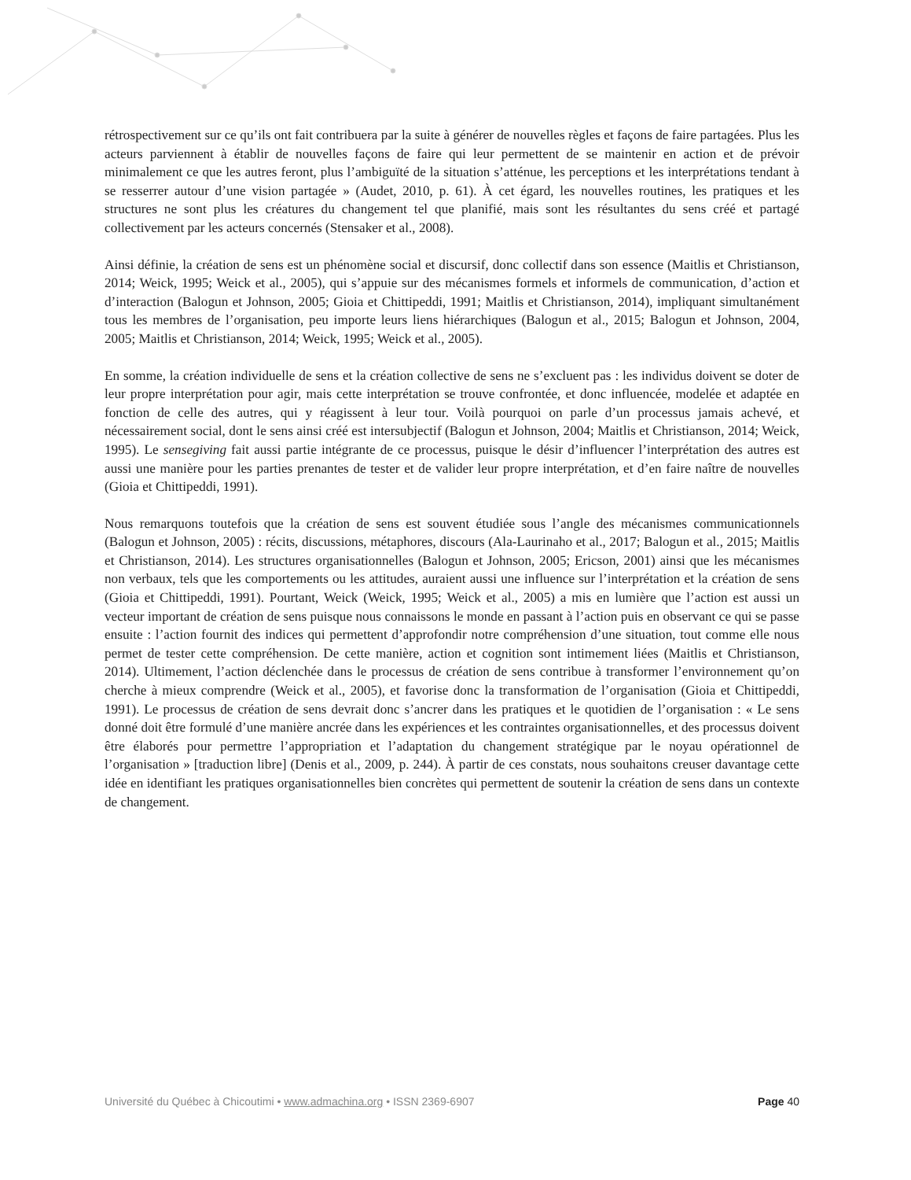rétrospectivement sur ce qu’ils ont fait contribuera par la suite à générer de nouvelles règles et façons de faire partagées. Plus les acteurs parviennent à établir de nouvelles façons de faire qui leur permettent de se maintenir en action et de prévoir minimalement ce que les autres feront, plus l’ambiguïté de la situation s’atténue, les perceptions et les interprétations tendant à se resserrer autour d’une vision partagée » (Audet, 2010, p. 61). À cet égard, les nouvelles routines, les pratiques et les structures ne sont plus les créatures du changement tel que planifié, mais sont les résultantes du sens créé et partagé collectivement par les acteurs concernés (Stensaker et al., 2008).
Ainsi définie, la création de sens est un phénomène social et discursif, donc collectif dans son essence (Maitlis et Christianson, 2014; Weick, 1995; Weick et al., 2005), qui s’appuie sur des mécanismes formels et informels de communication, d’action et d’interaction (Balogun et Johnson, 2005; Gioia et Chittipeddi, 1991; Maitlis et Christianson, 2014), impliquant simultanément tous les membres de l’organisation, peu importe leurs liens hiérarchiques (Balogun et al., 2015; Balogun et Johnson, 2004, 2005; Maitlis et Christianson, 2014; Weick, 1995; Weick et al., 2005).
En somme, la création individuelle de sens et la création collective de sens ne s’excluent pas : les individus doivent se doter de leur propre interprétation pour agir, mais cette interprétation se trouve confrontée, et donc influencée, modelée et adaptée en fonction de celle des autres, qui y réagissent à leur tour. Voilà pourquoi on parle d’un processus jamais achevé, et nécessairement social, dont le sens ainsi créé est intersubjectif (Balogun et Johnson, 2004; Maitlis et Christianson, 2014; Weick, 1995). Le sensegiving fait aussi partie intégrante de ce processus, puisque le désir d’influencer l’interprétation des autres est aussi une manière pour les parties prenantes de tester et de valider leur propre interprétation, et d’en faire naître de nouvelles (Gioia et Chittipeddi, 1991).
Nous remarquons toutefois que la création de sens est souvent étudiée sous l’angle des mécanismes communicationnels (Balogun et Johnson, 2005) : récits, discussions, métaphores, discours (Ala-Laurinaho et al., 2017; Balogun et al., 2015; Maitlis et Christianson, 2014). Les structures organisationnelles (Balogun et Johnson, 2005; Ericson, 2001) ainsi que les mécanismes non verbaux, tels que les comportements ou les attitudes, auraient aussi une influence sur l’interprétation et la création de sens (Gioia et Chittipeddi, 1991). Pourtant, Weick (Weick, 1995; Weick et al., 2005) a mis en lumière que l’action est aussi un vecteur important de création de sens puisque nous connaissons le monde en passant à l’action puis en observant ce qui se passe ensuite : l’action fournit des indices qui permettent d’approfondir notre compréhension d’une situation, tout comme elle nous permet de tester cette compréhension. De cette manière, action et cognition sont intimement liées (Maitlis et Christianson, 2014). Ultimement, l’action déclenchée dans le processus de création de sens contribue à transformer l’environnement qu’on cherche à mieux comprendre (Weick et al., 2005), et favorise donc la transformation de l’organisation (Gioia et Chittipeddi, 1991). Le processus de création de sens devrait donc s’ancrer dans les pratiques et le quotidien de l’organisation : « Le sens donné doit être formulé d’une manière ancrée dans les expériences et les contraintes organisationnelles, et des processus doivent être élaborés pour permettre l’appropriation et l’adaptation du changement stratégique par le noyau opérationnel de l’organisation » [traduction libre] (Denis et al., 2009, p. 244). À partir de ces constats, nous souhaitons creuser davantage cette idée en identifiant les pratiques organisationnelles bien concrètes qui permettent de soutenir la création de sens dans un contexte de changement.
Université du Québec à Chicoutimi • www.admachina.org • ISSN 2369-6907
Page 40